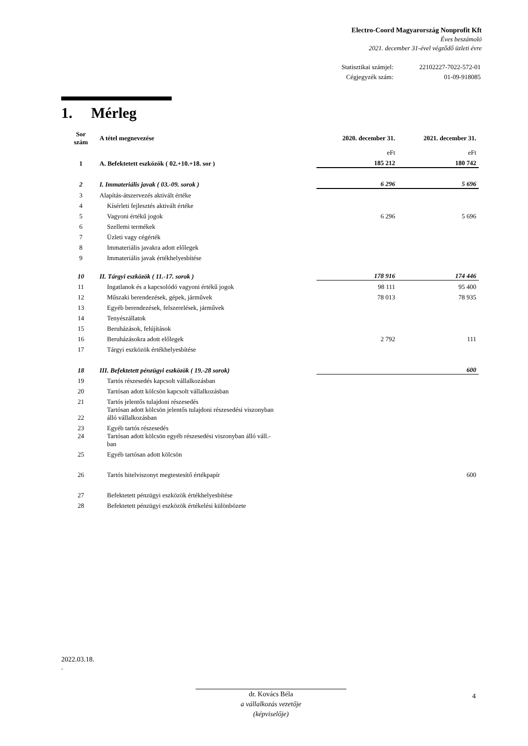Electro-Coord Magyarország Nonprofit Kft
Éves beszámoló
2021. december 31-ével végződő üzleti évre
| Statisztikai számjel: | 22102227-7022-572-01 |
| Cégjegyzék szám: | 01-09-918085 |
1. Mérleg
| Sor szám | A tétel megnevezése | 2020. december 31. | 2021. december 31. |
| --- | --- | --- | --- |
| | | eFt | eFt |
| 1 | A. Befektetett eszközök ( 02.+10.+18. sor ) | 185 212 | 180 742 |
| 2 | I. Immateriális javak ( 03.-09. sorok ) | 6 296 | 5 696 |
| 3 | Alapítás-átszervezés aktivált értéke | | |
| 4 | Kísérleti fejlesztés aktivált értéke | | |
| 5 | Vagyoni értékű jogok | 6 296 | 5 696 |
| 6 | Szellemi termékek | | |
| 7 | Üzleti vagy cégérték | | |
| 8 | Immateriális javakra adott előlegek | | |
| 9 | Immateriális javak értékhelyesbítése | | |
| 10 | II. Tárgyi eszközök ( 11.-17. sorok ) | 178 916 | 174 446 |
| 11 | Ingatlanok és a kapcsolódó vagyoni értékű jogok | 98 111 | 95 400 |
| 12 | Műszaki berendezések, gépek, járművek | 78 013 | 78 935 |
| 13 | Egyéb berendezések, felszerelések, járművek | | |
| 14 | Tenyészállatok | | |
| 15 | Beruházások, felújítások | | |
| 16 | Beruházásokra adott előlegek | 2 792 | 111 |
| 17 | Tárgyi eszközök értékhelyesbítése | | |
| 18 | III. Befektetett pénzügyi eszközök ( 19.-28 sorok) | | 600 |
| 19 | Tartós részesedés kapcsolt vállalkozásban | | |
| 20 | Tartósan adott kölcsön kapcsolt vállalkozásban | | |
| 21 | Tartós jelentős tulajdoni részesedés | | |
| 22 | Tartósan adott kölcsön jelentős tulajdoni részesedési viszonyban álló vállalkozásban | | |
| 23 | Egyéb tartós részesedés | | |
| 24 | Tartósan adott kölcsön egyéb részesedési viszonyban álló váll.- ban | | |
| 25 | Egyéb tartósan adott kölcsön | | |
| 26 | Tartós hitelviszonyt megtestesítő értékpapír | | 600 |
| 27 | Befektetett pénzügyi eszközök értékhelyesbítése | | |
| 28 | Befektetett pénzügyi eszközök értékelési különbözete | | |
2022.03.18.
.
dr. Kovács Béla
a vállalkozás vezetője
(képviselője)
4